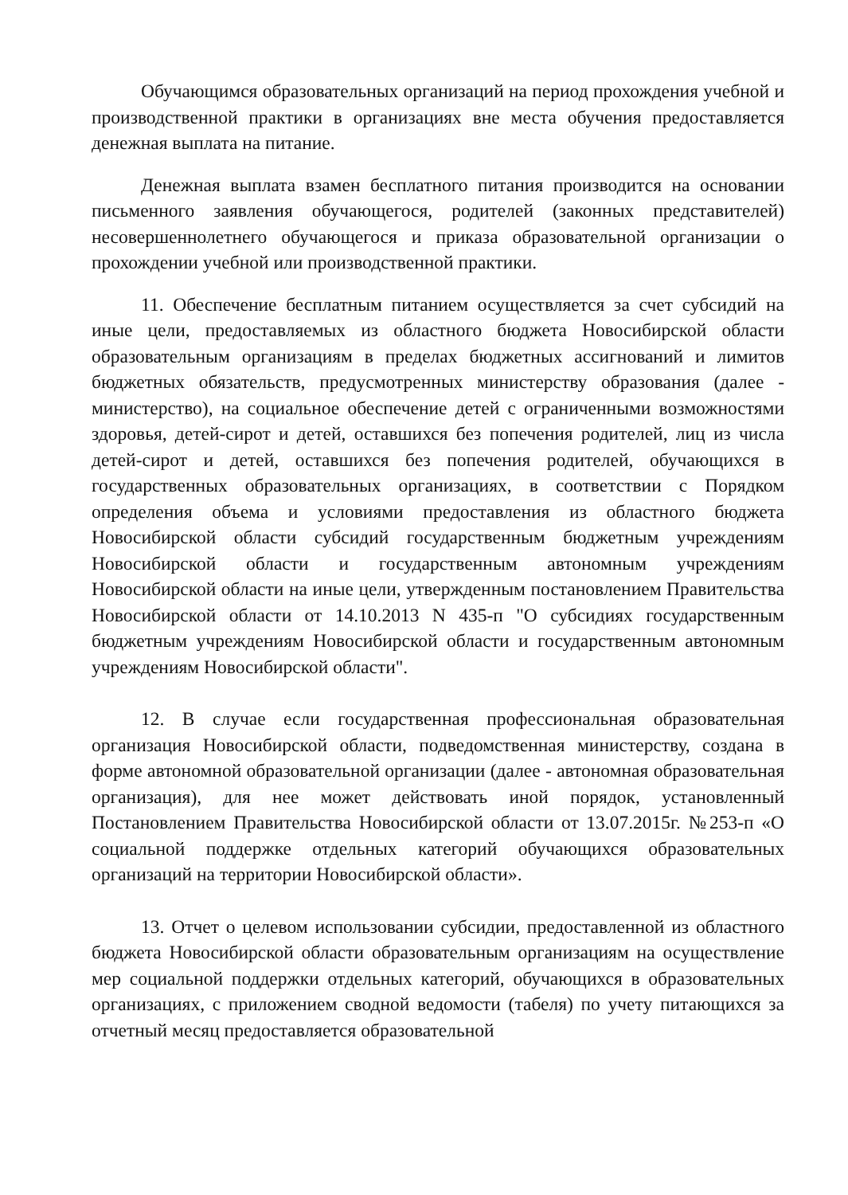Обучающимся образовательных организаций на период прохождения учебной и производственной практики в организациях вне места обучения предоставляется денежная выплата на питание.
Денежная выплата взамен бесплатного питания производится на основании письменного заявления обучающегося, родителей (законных представителей) несовершеннолетнего обучающегося и приказа образовательной организации о прохождении учебной или производственной практики.
11. Обеспечение бесплатным питанием осуществляется за счет субсидий на иные цели, предоставляемых из областного бюджета Новосибирской области образовательным организациям в пределах бюджетных ассигнований и лимитов бюджетных обязательств, предусмотренных министерству образования (далее - министерство), на социальное обеспечение детей с ограниченными возможностями здоровья, детей-сирот и детей, оставшихся без попечения родителей, лиц из числа детей-сирот и детей, оставшихся без попечения родителей, обучающихся в государственных образовательных организациях, в соответствии с Порядком определения объема и условиями предоставления из областного бюджета Новосибирской области субсидий государственным бюджетным учреждениям Новосибирской области и государственным автономным учреждениям Новосибирской области на иные цели, утвержденным постановлением Правительства Новосибирской области от 14.10.2013 N 435-п "О субсидиях государственным бюджетным учреждениям Новосибирской области и государственным автономным учреждениям Новосибирской области".
12. В случае если государственная профессиональная образовательная организация Новосибирской области, подведомственная министерству, создана в форме автономной образовательной организации (далее - автономная образовательная организация), для нее может действовать иной порядок, установленный Постановлением Правительства Новосибирской области от 13.07.2015г. №253-п «О социальной поддержке отдельных категорий обучающихся образовательных организаций на территории Новосибирской области».
13. Отчет о целевом использовании субсидии, предоставленной из областного бюджета Новосибирской области образовательным организациям на осуществление мер социальной поддержки отдельных категорий, обучающихся в образовательных организациях, с приложением сводной ведомости (табеля) по учету питающихся за отчетный месяц предоставляется образовательной